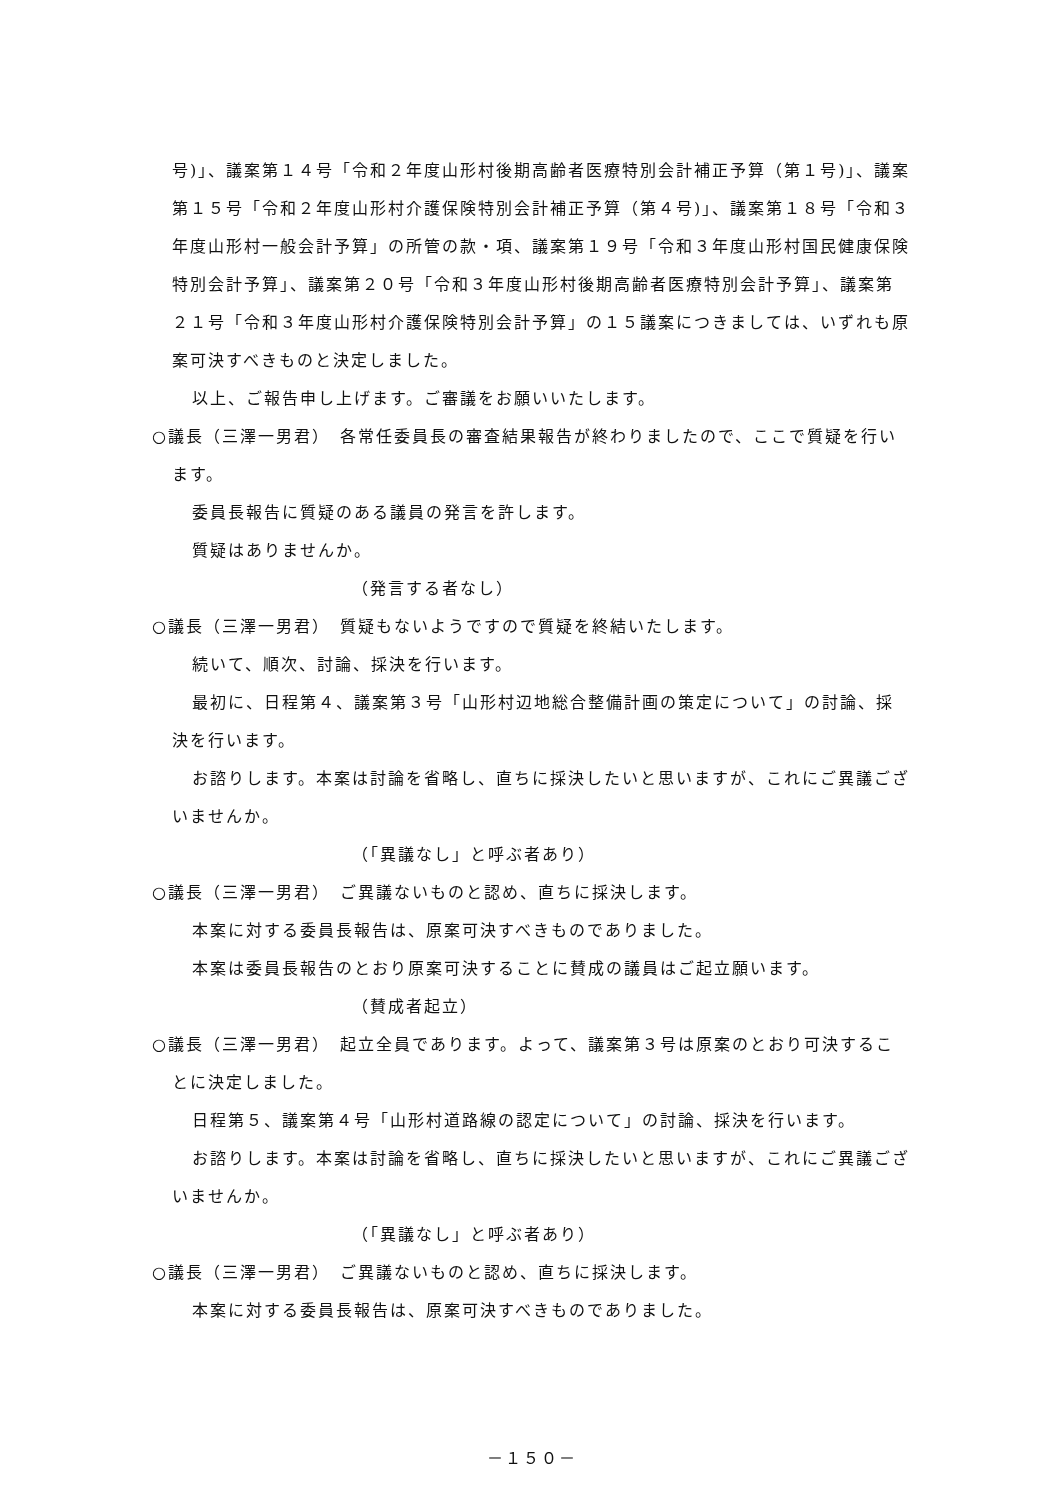号)」、議案第１４号「令和２年度山形村後期高齢者医療特別会計補正予算（第１号)」、議案第１５号「令和２年度山形村介護保険特別会計補正予算（第４号)」、議案第１８号「令和３年度山形村一般会計予算」の所管の款・項、議案第１９号「令和３年度山形村国民健康保険特別会計予算」、議案第２０号「令和３年度山形村後期高齢者医療特別会計予算」、議案第２１号「令和３年度山形村介護保険特別会計予算」の１５議案につきましては、いずれも原案可決すべきものと決定しました。
以上、ご報告申し上げます。ご審議をお願いいたします。
○議長（三澤一男君）　各常任委員長の審査結果報告が終わりましたので、ここで質疑を行います。
委員長報告に質疑のある議員の発言を許します。
質疑はありませんか。
（発言する者なし）
○議長（三澤一男君）　質疑もないようですので質疑を終結いたします。
続いて、順次、討論、採決を行います。
最初に、日程第４、議案第３号「山形村辺地総合整備計画の策定について」の討論、採決を行います。
お諮りします。本案は討論を省略し、直ちに採決したいと思いますが、これにご異議ございませんか。
（「異議なし」と呼ぶ者あり）
○議長（三澤一男君）　ご異議ないものと認め、直ちに採決します。
本案に対する委員長報告は、原案可決すべきものでありました。
本案は委員長報告のとおり原案可決することに賛成の議員はご起立願います。
（賛成者起立）
○議長（三澤一男君）　起立全員であります。よって、議案第３号は原案のとおり可決することに決定しました。
日程第５、議案第４号「山形村道路線の認定について」の討論、採決を行います。
お諮りします。本案は討論を省略し、直ちに採決したいと思いますが、これにご異議ございませんか。
（「異議なし」と呼ぶ者あり）
○議長（三澤一男君）　ご異議ないものと認め、直ちに採決します。
本案に対する委員長報告は、原案可決すべきものでありました。
－１５０－